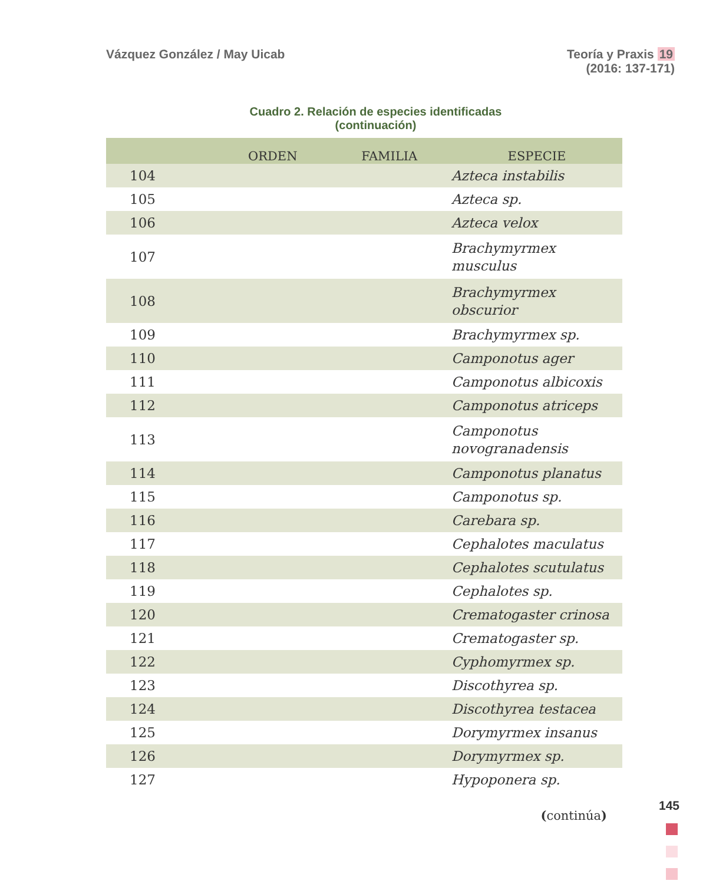Vázquez González / May Uicab Teoría y Praxis 19
(2016: 137-171)
Cuadro 2. Relación de especies identificadas
(continuación)
| | ORDEN | FAMILIA | ESPECIE |
| --- | --- | --- | --- |
| 104 | | | Azteca instabilis |
| 105 | | | Azteca sp. |
| 106 | | | Azteca velox |
| 107 | | | Brachymyrmex musculus |
| 108 | | | Brachymyrmex obscurior |
| 109 | | | Brachymyrmex sp. |
| 110 | | | Camponotus ager |
| 111 | | | Camponotus albicoxis |
| 112 | | | Camponotus atriceps |
| 113 | | | Camponotus novogranadensis |
| 114 | | | Camponotus planatus |
| 115 | | | Camponotus sp. |
| 116 | | | Carebara sp. |
| 117 | | | Cephalotes maculatus |
| 118 | | | Cephalotes scutulatus |
| 119 | | | Cephalotes sp. |
| 120 | | | Crematogaster crinosa |
| 121 | | | Crematogaster sp. |
| 122 | | | Cyphomyrmex sp. |
| 123 | | | Discothyrea sp. |
| 124 | | | Discothyrea testacea |
| 125 | | | Dorymyrmex insanus |
| 126 | | | Dorymyrmex sp. |
| 127 | | | Hypoponera sp. |
(continúa)
145